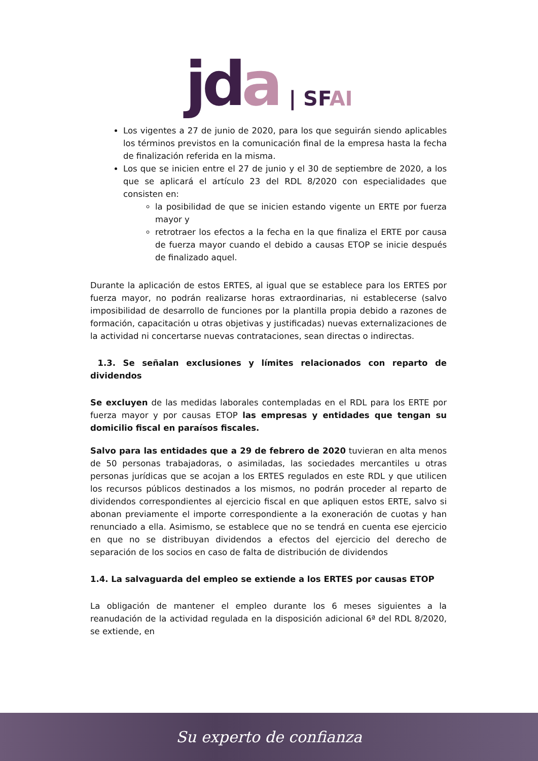jd a | SFAI
Los vigentes a 27 de junio de 2020, para los que seguirán siendo aplicables los términos previstos en la comunicación final de la empresa hasta la fecha de finalización referida en la misma.
Los que se inicien entre el 27 de junio y el 30 de septiembre de 2020, a los que se aplicará el artículo 23 del RDL 8/2020 con especialidades que consisten en:
la posibilidad de que se inicien estando vigente un ERTE por fuerza mayor y
retrotraer los efectos a la fecha en la que finaliza el ERTE por causa de fuerza mayor cuando el debido a causas ETOP se inicie después de finalizado aquel.
Durante la aplicación de estos ERTES, al igual que se establece para los ERTES por fuerza mayor, no podrán realizarse horas extraordinarias, ni establecerse (salvo imposibilidad de desarrollo de funciones por la plantilla propia debido a razones de formación, capacitación u otras objetivas y justificadas) nuevas externalizaciones de la actividad ni concertarse nuevas contrataciones, sean directas o indirectas.
1.3. Se señalan exclusiones y límites relacionados con reparto de dividendos
Se excluyen de las medidas laborales contempladas en el RDL para los ERTE por fuerza mayor y por causas ETOP las empresas y entidades que tengan su domicilio fiscal en paraísos fiscales.
Salvo para las entidades que a 29 de febrero de 2020 tuvieran en alta menos de 50 personas trabajadoras, o asimiladas, las sociedades mercantiles u otras personas jurídicas que se acojan a los ERTES regulados en este RDL y que utilicen los recursos públicos destinados a los mismos, no podrán proceder al reparto de dividendos correspondientes al ejercicio fiscal en que apliquen estos ERTE, salvo si abonan previamente el importe correspondiente a la exoneración de cuotas y han renunciado a ella. Asimismo, se establece que no se tendrá en cuenta ese ejercicio en que no se distribuyan dividendos a efectos del ejercicio del derecho de separación de los socios en caso de falta de distribución de dividendos
1.4. La salvaguarda del empleo se extiende a los ERTES por causas ETOP
La obligación de mantener el empleo durante los 6 meses siguientes a la reanudación de la actividad regulada en la disposición adicional 6ª del RDL 8/2020, se extiende, en
Su experto de confianza